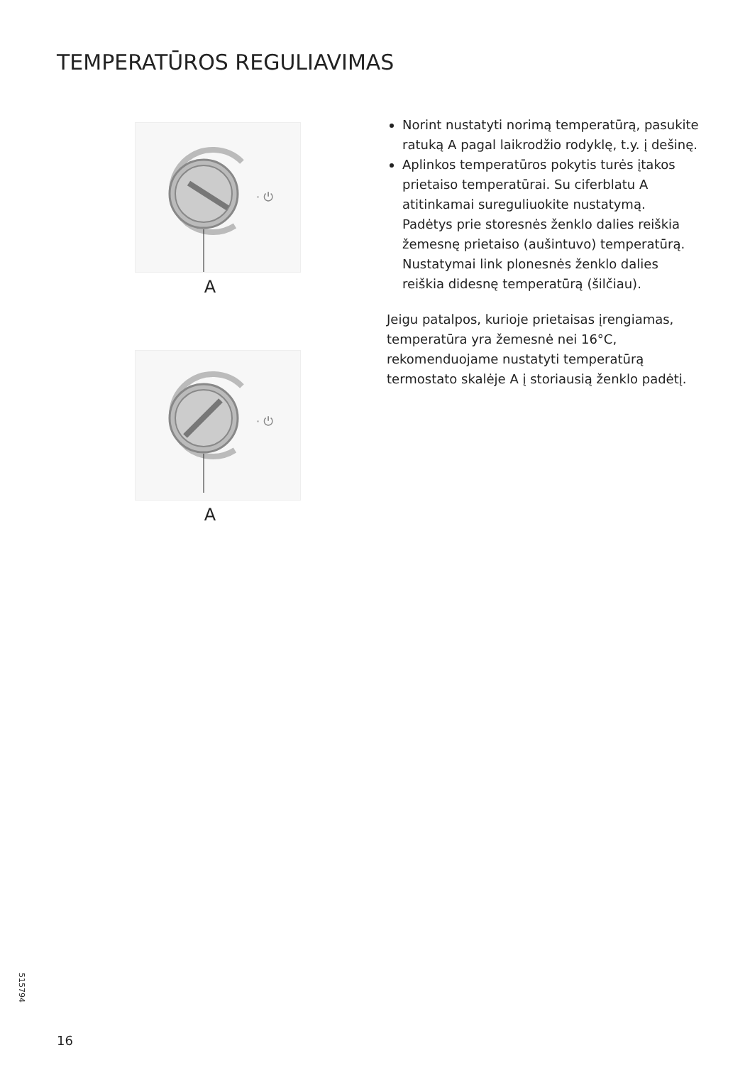TEMPERATŪROS REGULIAVIMAS
· ⏻
A
· ⏻
A
Norint nustatyti norimą temperatūrą, pasukite ratuką A pagal laikrodžio rodyklę, t.y. į dešinę.
Aplinkos temperatūros pokytis turės įtakos prietaiso temperatūrai. Su ciferblatu A atitinkamai sureguliuokite nustatymą. Padėtys prie storesnės ženklo dalies reiškia žemesnę prietaiso (aušintuvo) temperatūrą. Nustatymai link plonesnės ženklo dalies reiškia didesnę temperatūrą (šilčiau).
Jeigu patalpos, kurioje prietaisas įrengiamas, temperatūra yra žemesnė nei 16°C, rekomenduojame nustatyti temperatūrą termostato skalėje A į storiausią ženklo padėtį.
515794
16